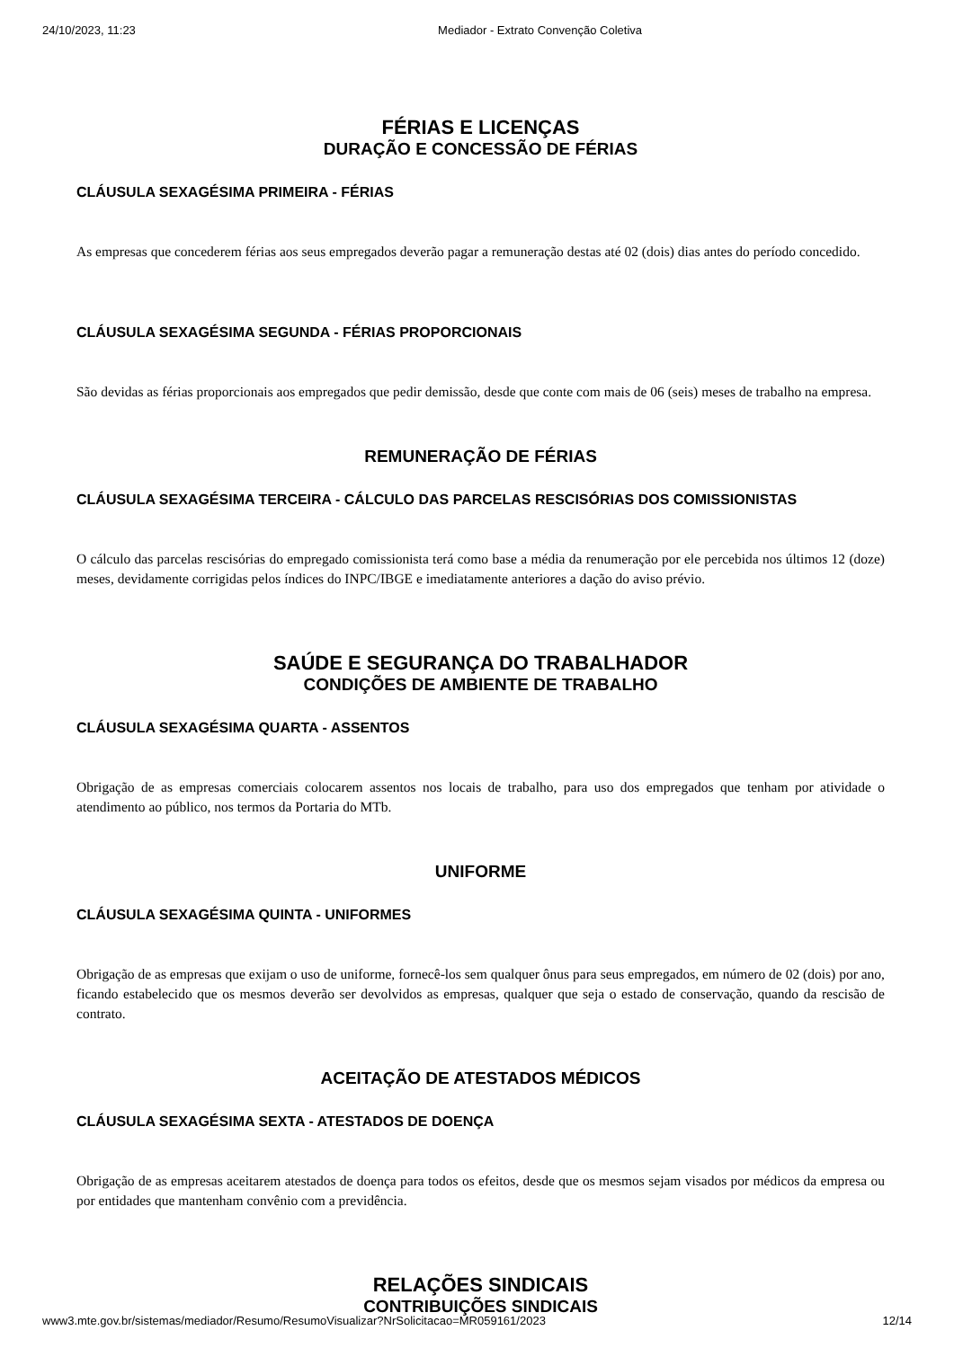24/10/2023, 11:23 Mediador - Extrato Convenção Coletiva
FÉRIAS E LICENÇAS
DURAÇÃO E CONCESSÃO DE FÉRIAS
CLÁUSULA SEXAGÉSIMA PRIMEIRA - FÉRIAS
As empresas que concederem férias aos seus empregados deverão pagar a remuneração destas até 02 (dois) dias antes do período concedido.
CLÁUSULA SEXAGÉSIMA SEGUNDA - FÉRIAS PROPORCIONAIS
São devidas as férias proporcionais aos empregados que pedir demissão, desde que conte com mais de 06 (seis) meses de trabalho na empresa.
REMUNERAÇÃO DE FÉRIAS
CLÁUSULA SEXAGÉSIMA TERCEIRA - CÁLCULO DAS PARCELAS RESCISÓRIAS DOS COMISSIONISTAS
O cálculo das parcelas rescisórias do empregado comissionista terá como base a média da renumeração por ele percebida nos últimos 12 (doze) meses, devidamente corrigidas pelos índices do INPC/IBGE e imediatamente anteriores a dação do aviso prévio.
SAÚDE E SEGURANÇA DO TRABALHADOR
CONDIÇÕES DE AMBIENTE DE TRABALHO
CLÁUSULA SEXAGÉSIMA QUARTA - ASSENTOS
Obrigação de as empresas comerciais colocarem assentos nos locais de trabalho, para uso dos empregados que tenham por atividade o atendimento ao público, nos termos da Portaria do MTb.
UNIFORME
CLÁUSULA SEXAGÉSIMA QUINTA - UNIFORMES
Obrigação de as empresas que exijam o uso de uniforme, fornecê-los sem qualquer ônus para seus empregados, em número de 02 (dois) por ano, ficando estabelecido que os mesmos deverão ser devolvidos as empresas, qualquer que seja o estado de conservação, quando da rescisão de contrato.
ACEITAÇÃO DE ATESTADOS MÉDICOS
CLÁUSULA SEXAGÉSIMA SEXTA - ATESTADOS DE DOENÇA
Obrigação de as empresas aceitarem atestados de doença para todos os efeitos, desde que os mesmos sejam visados por médicos da empresa ou por entidades que mantenham convênio com a previdência.
RELAÇÕES SINDICAIS
CONTRIBUIÇÕES SINDICAIS
www3.mte.gov.br/sistemas/mediador/Resumo/ResumoVisualizar?NrSolicitacao=MR059161/2023 12/14